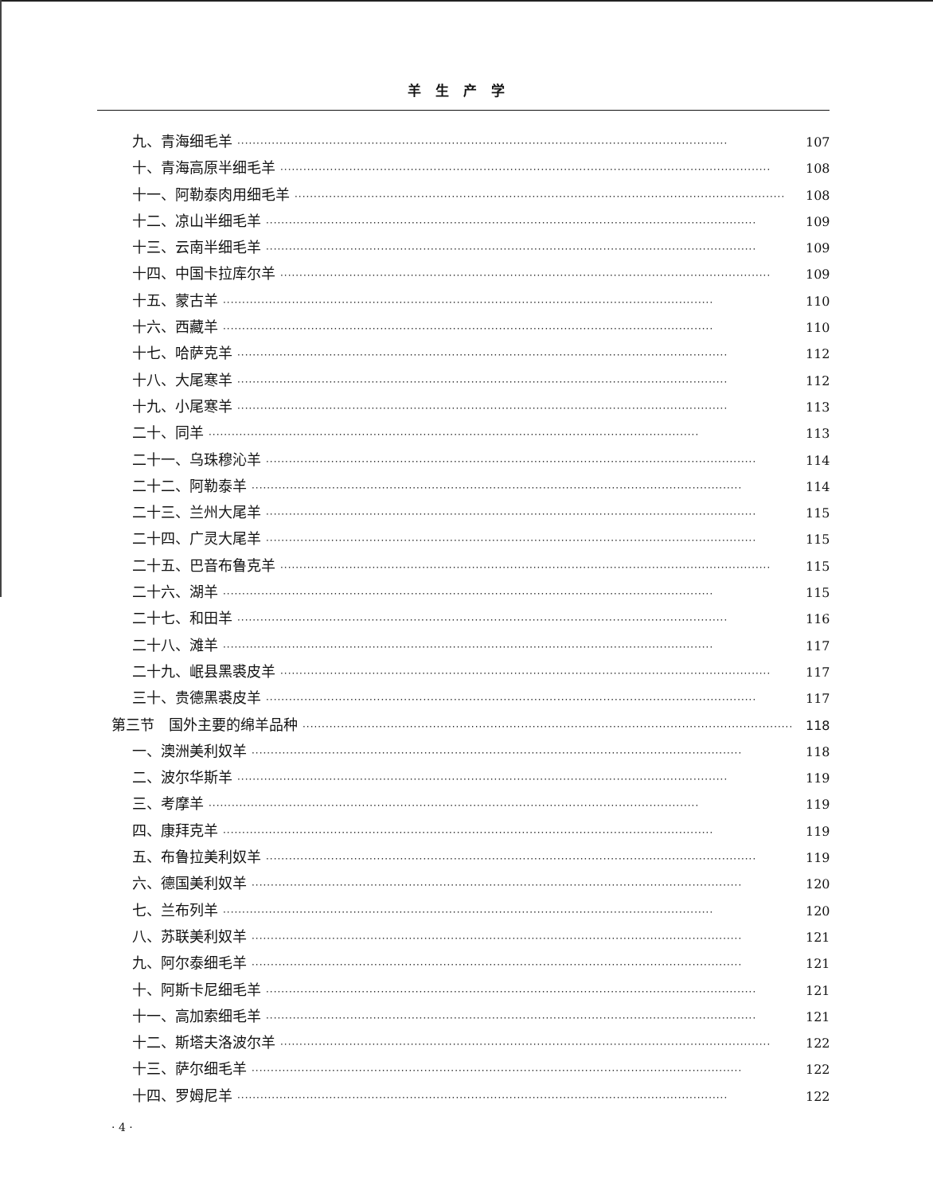羊生产学
九、青海细毛羊 ································································································································ 107
十、青海高原半细毛羊 ································································································································ 108
十一、阿勒泰肉用细毛羊 ································································································································ 108
十二、凉山半细毛羊 ································································································································ 109
十三、云南半细毛羊 ································································································································ 109
十四、中国卡拉库尔羊 ································································································································ 109
十五、蒙古羊 ································································································································ 110
十六、西藏羊 ································································································································ 110
十七、哈萨克羊 ································································································································ 112
十八、大尾寒羊 ································································································································ 112
十九、小尾寒羊 ································································································································ 113
二十、同羊 ································································································································ 113
二十一、乌珠穆沁羊 ································································································································ 114
二十二、阿勒泰羊 ································································································································ 114
二十三、兰州大尾羊 ································································································································ 115
二十四、广灵大尾羊 ································································································································ 115
二十五、巴音布鲁克羊 ································································································································ 115
二十六、湖羊 ································································································································ 115
二十七、和田羊 ································································································································ 116
二十八、滩羊 ································································································································ 117
二十九、岷县黑裘皮羊 ································································································································ 117
三十、贵德黑裘皮羊 ································································································································ 117
第三节　国外主要的绵羊品种 ································································································································ 118
一、澳洲美利奴羊 ································································································································ 118
二、波尔华斯羊 ································································································································ 119
三、考摩羊 ································································································································ 119
四、康拜克羊 ································································································································ 119
五、布鲁拉美利奴羊 ································································································································ 119
六、德国美利奴羊 ································································································································ 120
七、兰布列羊 ································································································································ 120
八、苏联美利奴羊 ································································································································ 121
九、阿尔泰细毛羊 ································································································································ 121
十、阿斯卡尼细毛羊 ································································································································ 121
十一、高加索细毛羊 ································································································································ 121
十二、斯塔夫洛波尔羊 ································································································································ 122
十三、萨尔细毛羊 ································································································································ 122
十四、罗姆尼羊 ································································································································ 122
· 4 ·